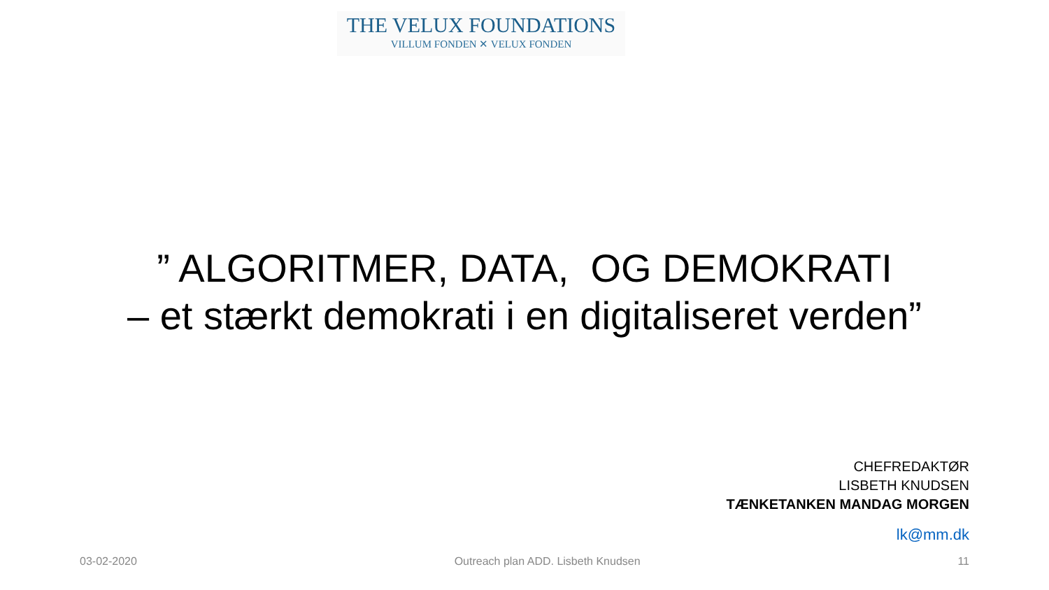THE VELUX FOUNDATIONS
VILLUM FONDEN ✕ VELUX FONDEN
” ALGORITMER, DATA, OG DEMOKRATI
– et stærkt demokrati i en digitaliseret verden”
CHEFREDAKTØR
LISBETH KNUDSEN
TÆNKETANKEN MANDAG MORGEN
lk@mm.dk
03-02-2020 Outreach plan ADD. Lisbeth Knudsen 11